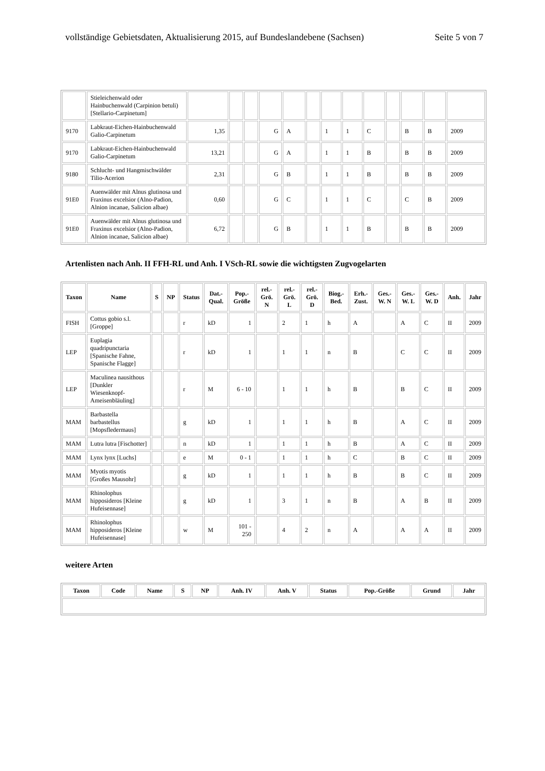vollständige Gebietsdaten, Aktualisierung 2015, auf Bundeslandebene (Sachsen) Seite 5 von 7
| | Stieleichenwald oder Hainbuchenwald (Carpinion betuli) [Stellario-Carpinetum] | | | | | | | | | | | | | |
| 9170 | Labkraut-Eichen-Hainbuchenwald Galio-Carpinetum | 1,35 | | | G | A | | 1 | 1 | C | | B | B | 2009 |
| 9170 | Labkraut-Eichen-Hainbuchenwald Galio-Carpinetum | 13,21 | | | G | A | | 1 | 1 | B | | B | B | 2009 |
| 9180 | Schlucht- und Hangmischwälder Tilio-Acerion | 2,31 | | | G | B | | 1 | 1 | B | | B | B | 2009 |
| 91E0 | Auenwälder mit Alnus glutinosa und Fraxinus excelsior (Alno-Padion, Alnion incanae, Salicion albae) | 0,60 | | | G | C | | 1 | 1 | C | | C | B | 2009 |
| 91E0 | Auenwälder mit Alnus glutinosa und Fraxinus excelsior (Alno-Padion, Alnion incanae, Salicion albae) | 6,72 | | | G | B | | 1 | 1 | B | | B | B | 2009 |
Artenlisten nach Anh. II FFH-RL und Anh. I VSch-RL sowie die wichtigsten Zugvogelarten
| Taxon | Name | S | NP | Status | Dat.-Qual. | Pop.-Größe | rel.-Grö. N | rel.-Grö. L | rel.-Grö. D | Biog.-Bed. | Erh.-Zust. | Ges.-W. N | Ges.-W. L | Ges.-W. D | Anh. | Jahr |
| --- | --- | --- | --- | --- | --- | --- | --- | --- | --- | --- | --- | --- | --- | --- | --- | --- |
| FISH | Cottus gobio s.l. [Groppe] | | | r | kD | 1 | | 2 | 1 | h | A | | A | C | II | 2009 |
| LEP | Euplagia quadripunctaria [Spanische Fahne, Spanische Flagge] | | | r | kD | 1 | | 1 | 1 | n | B | | C | C | II | 2009 |
| LEP | Maculinea nausithous [Dunkler Wiesenknopf-Ameisenbläuling] | | | r | M | 6 - 10 | | 1 | 1 | h | B | | B | C | II | 2009 |
| MAM | Barbastella barbastellus [Mopsfledermaus] | | | g | kD | 1 | | 1 | 1 | h | B | | A | C | II | 2009 |
| MAM | Lutra lutra [Fischotter] | | | n | kD | 1 | | 1 | 1 | h | B | | A | C | II | 2009 |
| MAM | Lynx lynx [Luchs] | | | e | M | 0 - 1 | | 1 | 1 | h | C | | B | C | II | 2009 |
| MAM | Myotis myotis [Großes Mausohr] | | | g | kD | 1 | | 1 | 1 | h | B | | B | C | II | 2009 |
| MAM | Rhinolophus hipposideros [Kleine Hufeisennase] | | | g | kD | 1 | | 3 | 1 | n | B | | A | B | II | 2009 |
| MAM | Rhinolophus hipposideros [Kleine Hufeisennase] | | | w | M | 101 - 250 | | 4 | 2 | n | A | | A | A | II | 2009 |
weitere Arten
| Taxon | Code | Name | S | NP | Anh. IV | Anh. V | Status | Pop.-Größe | Grund | Jahr |
| --- | --- | --- | --- | --- | --- | --- | --- | --- | --- | --- |